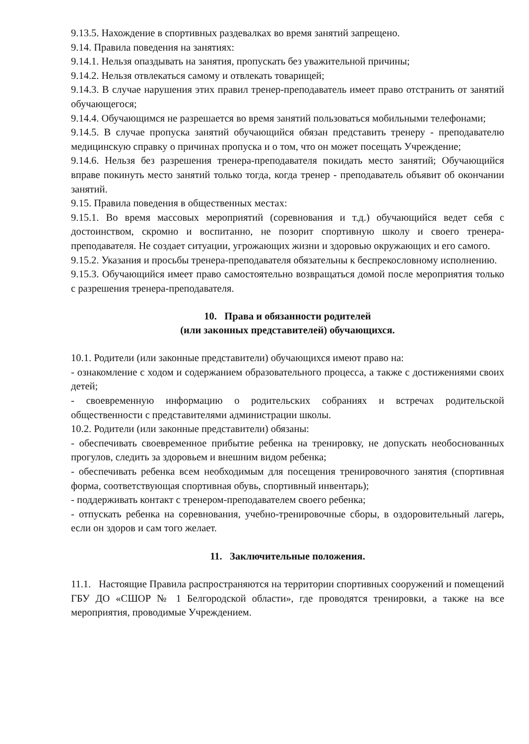9.13.5. Нахождение в спортивных раздевалках во время занятий запрещено.
9.14. Правила поведения на занятиях:
9.14.1. Нельзя опаздывать на занятия, пропускать без уважительной причины;
9.14.2. Нельзя отвлекаться самому и отвлекать товарищей;
9.14.3. В случае нарушения этих правил тренер-преподаватель имеет право отстранить от занятий обучающегося;
9.14.4. Обучающимся не разрешается во время занятий пользоваться мобильными телефонами;
9.14.5. В случае пропуска занятий обучающийся обязан представить тренеру - преподавателю медицинскую справку о причинах пропуска и о том, что он может посещать Учреждение;
9.14.6. Нельзя без разрешения тренера-преподавателя покидать место занятий; Обучающийся вправе покинуть место занятий только тогда, когда тренер - преподаватель объявит об окончании занятий.
9.15. Правила поведения в общественных местах:
9.15.1. Во время массовых мероприятий (соревнования и т.д.) обучающийся ведет себя с достоинством, скромно и воспитанно, не позорит спортивную школу и своего тренера-преподавателя. Не создает ситуации, угрожающих жизни и здоровью окружающих и его самого.
9.15.2. Указания и просьбы тренера-преподавателя обязательны к беспрекословному исполнению.
9.15.3. Обучающийся имеет право самостоятельно возвращаться домой после мероприятия только с разрешения тренера-преподавателя.
10. Права и обязанности родителей
(или законных представителей) обучающихся.
10.1. Родители (или законные представители) обучающихся имеют право на:
- ознакомление с ходом и содержанием образовательного процесса, а также с достижениями своих детей;
- своевременную информацию о родительских собраниях и встречах родительской общественности с представителями администрации школы.
10.2. Родители (или законные представители) обязаны:
- обеспечивать своевременное прибытие ребенка на тренировку, не допускать необоснованных прогулов, следить за здоровьем и внешним видом ребенка;
- обеспечивать ребенка всем необходимым для посещения тренировочного занятия (спортивная форма, соответствующая спортивная обувь, спортивный инвентарь);
- поддерживать контакт с тренером-преподавателем своего ребенка;
- отпускать ребенка на соревнования, учебно-тренировочные сборы, в оздоровительный лагерь, если он здоров и сам того желает.
11. Заключительные положения.
11.1. Настоящие Правила распространяются на территории спортивных сооружений и помещений ГБУ ДО «СШОР № 1 Белгородской области», где проводятся тренировки, а также на все мероприятия, проводимые Учреждением.